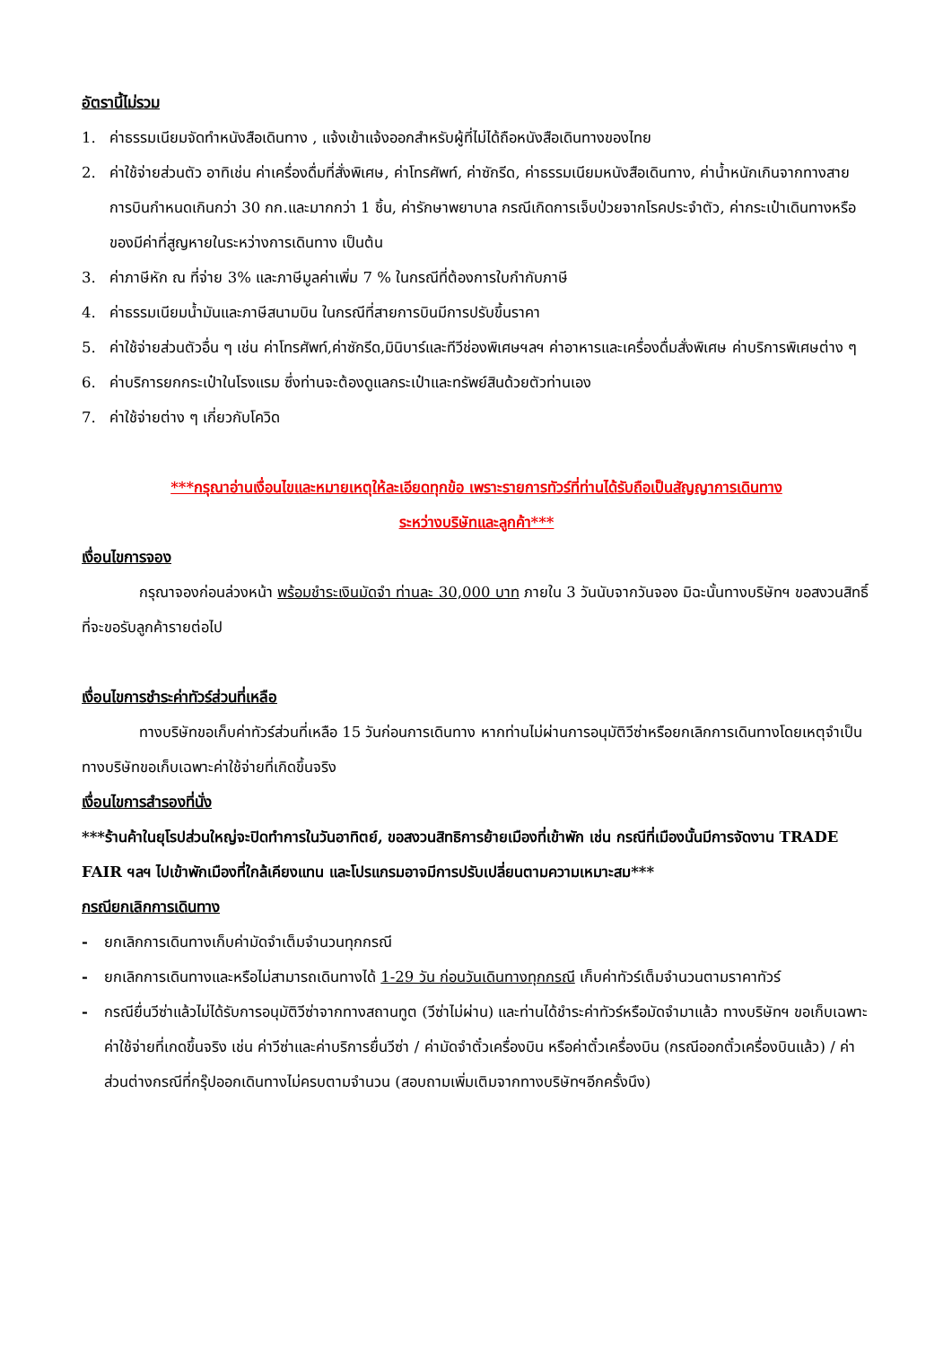อัตรานี้ไม่รวม
1. ค่าธรรมเนียมจัดทำหนังสือเดินทาง , แจ้งเข้าแจ้งออกสำหรับผู้ที่ไม่ได้ถือหนังสือเดินทางของไทย
2. ค่าใช้จ่ายส่วนตัว อาทิเช่น ค่าเครื่องดื่มที่สั่งพิเศษ, ค่าโทรศัพท์, ค่าซักรีด, ค่าธรรมเนียมหนังสือเดินทาง, ค่าน้ำหนักเกินจากทางสายการบินกำหนดเกินกว่า 30 กก.และมากกว่า 1 ชิ้น, ค่ารักษาพยาบาล กรณีเกิดการเจ็บป่วยจากโรคประจำตัว, ค่ากระเป๋าเดินทางหรือของมีค่าที่สูญหายในระหว่างการเดินทาง เป็นต้น
3. ค่าภาษีหัก ณ ที่จ่าย 3% และภาษีมูลค่าเพิ่ม 7 % ในกรณีที่ต้องการใบกำกับภาษี
4. ค่าธรรมเนียมน้ำมันและภาษีสนามบิน ในกรณีที่สายการบินมีการปรับขึ้นราคา
5. ค่าใช้จ่ายส่วนตัวอื่น ๆ เช่น ค่าโทรศัพท์,ค่าซักรีด,มินิบาร์และทีวีช่องพิเศษฯลฯ ค่าอาหารและเครื่องดื่มสั่งพิเศษ ค่าบริการพิเศษต่าง ๆ
6. ค่าบริการยกกระเป๋าในโรงแรม ซึ่งท่านจะต้องดูแลกระเป๋าและทรัพย์สินด้วยตัวท่านเอง
7. ค่าใช้จ่ายต่าง ๆ เกี่ยวกับโควิด
***กรุณาอ่านเงื่อนไขและหมายเหตุให้ละเอียดทุกข้อ เพราะรายการทัวร์ที่ท่านได้รับถือเป็นสัญญาการเดินทาง
ระหว่างบริษัทและลูกค้า***
เงื่อนไขการจอง
กรุณาจองก่อนล่วงหน้า พร้อมชำระเงินมัดจำ ท่านละ 30,000 บาท ภายใน 3 วันนับจากวันจอง มิฉะนั้นทางบริษัทฯ ขอสงวนสิทธิ์ที่จะขอรับลูกค้ารายต่อไป
เงื่อนไขการชำระค่าทัวร์ส่วนที่เหลือ
ทางบริษัทขอเก็บค่าทัวร์ส่วนที่เหลือ 15 วันก่อนการเดินทาง หากท่านไม่ผ่านการอนุมัติวีซ่าหรือยกเลิกการเดินทางโดยเหตุจำเป็นทางบริษัทขอเก็บเฉพาะค่าใช้จ่ายที่เกิดขึ้นจริง
เงื่อนไขการสำรองที่นั่ง
***ร้านค้าในยุโรปส่วนใหญ่จะปิดทำการในวันอาทิตย์, ขอสงวนสิทธิการย้ายเมืองที่เข้าพัก เช่น กรณีที่เมืองนั้นมีการจัดงาน TRADE FAIR ฯลฯ ไปเข้าพักเมืองที่ใกล้เคียงแทน และโปรแกรมอาจมีการปรับเปลี่ยนตามความเหมาะสม***
กรณียกเลิกการเดินทาง
- ยกเลิกการเดินทางเก็บค่ามัดจำเต็มจำนวนทุกกรณี
- ยกเลิกการเดินทางและหรือไม่สามารถเดินทางได้ 1-29 วัน ก่อนวันเดินทางทุกกรณี เก็บค่าทัวร์เต็มจำนวนตามราคาทัวร์
- กรณียื่นวีซ่าแล้วไม่ได้รับการอนุมัติวีซ่าจากทางสถานทูต (วีซ่าไม่ผ่าน) และท่านได้ชำระค่าทัวร์หรือมัดจำมาแล้ว ทางบริษัทฯ ขอเก็บเฉพาะค่าใช้จ่ายที่เกดขึ้นจริง เช่น ค่าวีซ่าและค่าบริการยื่นวีซ่า / ค่ามัดจำตั๋วเครื่องบิน หรือค่าตั๋วเครื่องบิน (กรณีออกตั๋วเครื่องบินแล้ว) / ค่าส่วนต่างกรณีที่กรุ๊ปออกเดินทางไม่ครบตามจำนวน (สอบถามเพิ่มเติมจากทางบริษัทฯอีกครั้งนึง)